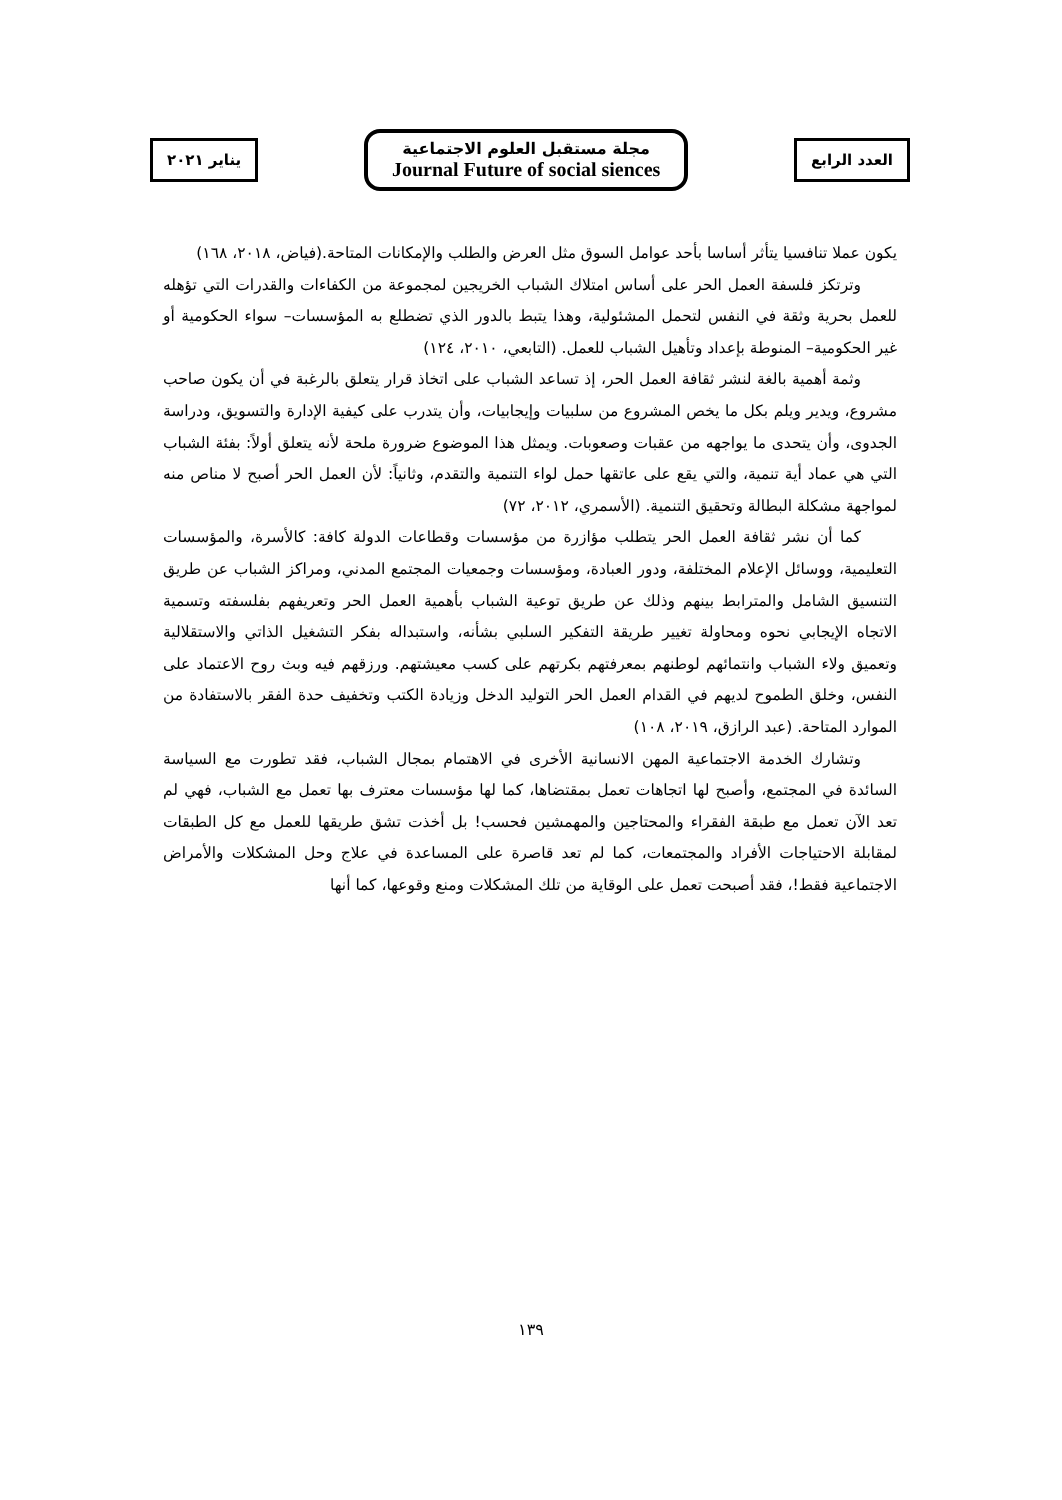العدد الرابع
مجلة مستقبل العلوم الاجتماعية
Journal Future of social siences
يناير ٢٠٢١
يكون عملا تنافسيا يتأثر أساسا بأحد عوامل السوق مثل العرض والطلب والإمكانات المتاحة.(فياض، ٢٠١٨، ١٦٨)
وترتكز فلسفة العمل الحر على أساس امتلاك الشباب الخريجين لمجموعة من الكفاءات والقدرات التي تؤهله للعمل بحرية وثقة في النفس لتحمل المشئولية، وهذا يتبط بالدور الذي تضطلع به المؤسسات– سواء الحكومية أو غير الحكومية– المنوطة بإعداد وتأهيل الشباب للعمل. (التابعي، ٢٠١٠، ١٢٤)
وثمة أهمية بالغة لنشر ثقافة العمل الحر، إذ تساعد الشباب على اتخاذ قرار يتعلق بالرغبة في أن يكون صاحب مشروع، ويدير ويلم بكل ما يخص المشروع من سلبيات وإيجابيات، وأن يتدرب على كيفية الإدارة والتسويق، ودراسة الجدوى، وأن يتحدى ما يواجهه من عقبات وصعوبات. ويمثل هذا الموضوع ضرورة ملحة لأنه يتعلق أولاً: بفئة الشباب التي هي عماد أية تنمية، والتي يقع على عاتقها حمل لواء التنمية والتقدم، وثانياً: لأن العمل الحر أصبح لا مناص منه لمواجهة مشكلة البطالة وتحقيق التنمية. (الأسمري، ٢٠١٢، ٧٢)
كما أن نشر ثقافة العمل الحر يتطلب مؤازرة من مؤسسات وقطاعات الدولة كافة: كالأسرة، والمؤسسات التعليمية، ووسائل الإعلام المختلفة، ودور العبادة، ومؤسسات وجمعيات المجتمع المدني، ومراكز الشباب عن طريق التنسيق الشامل والمترابط بينهم وذلك عن طريق توعية الشباب بأهمية العمل الحر وتعريفهم بفلسفته وتسمية الاتجاه الإيجابي نحوه ومحاولة تغيير طريقة التفكير السلبي بشأنه، واستبداله بفكر التشغيل الذاتي والاستقلالية وتعميق ولاء الشباب وانتمائهم لوطنهم بمعرفتهم بكرتهم على كسب معيشتهم. ورزقهم فيه وبث روح الاعتماد على النفس، وخلق الطموح لديهم في القدام العمل الحر التوليد الدخل وزيادة الكتب وتخفيف حدة الفقر بالاستفادة من الموارد المتاحة. (عبد الرازق، ٢٠١٩، ١٠٨)
وتشارك الخدمة الاجتماعية المهن الانسانية الأخرى في الاهتمام بمجال الشباب، فقد تطورت مع السياسة السائدة في المجتمع، وأصبح لها اتجاهات تعمل بمقتضاها، كما لها مؤسسات معترف بها تعمل مع الشباب، فهي لم تعد الآن تعمل مع طبقة الفقراء والمحتاجين والمهمشين فحسب! بل أخذت تشق طريقها للعمل مع كل الطبقات لمقابلة الاحتياجات الأفراد والمجتمعات، كما لم تعد قاصرة على المساعدة في علاج وحل المشكلات والأمراض الاجتماعية فقط!، فقد أصبحت تعمل على الوقاية من تلك المشكلات ومنع وقوعها، كما أنها
١٣٩